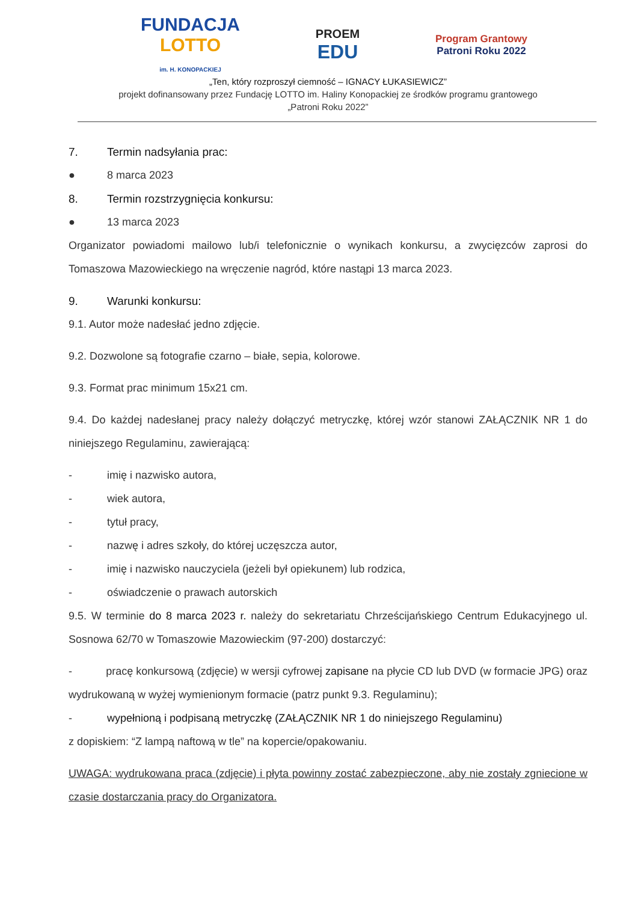FUNDACJA
LOTTO
im. H. KONOPACKIEJ
PROEM
EDU
Program Grantowy
Patroni Roku 2022
„Ten, który rozproszył ciemność – IGNACY ŁUKASIEWICZ”
projekt dofinansowany przez Fundację LOTTO im. Haliny Konopackiej ze środków programu grantowego
„Patroni Roku 2022”
7. Termin nadsyłania prac:
● 8 marca 2023
8. Termin rozstrzygnięcia konkursu:
● 13 marca 2023
Organizator powiadomi mailowo lub/i telefonicznie o wynikach konkursu, a zwycięzców zaprosi do Tomaszowa Mazowieckiego na wręczenie nagród, które nastąpi 13 marca 2023.
9. Warunki konkursu:
9.1. Autor może nadesłać jedno zdjęcie.
9.2. Dozwolone są fotografie czarno – białe, sepia, kolorowe.
9.3. Format prac minimum 15x21 cm.
9.4. Do każdej nadesłanej pracy należy dołączyć metryczkę, której wzór stanowi ZAŁĄCZNIK NR 1 do niniejszego Regulaminu, zawierającą:
- imię i nazwisko autora,
- wiek autora,
- tytuł pracy,
- nazwę i adres szkoły, do której uczęszcza autor,
- imię i nazwisko nauczyciela (jeżeli był opiekunem) lub rodzica,
- oświadczenie o prawach autorskich
9.5. W terminie do 8 marca 2023 r. należy do sekretariatu Chrześcijańskiego Centrum Edukacyjnego ul. Sosnowa 62/70 w Tomaszowie Mazowieckim (97-200) dostarczyć:
- pracę konkursową (zdjęcie) w wersji cyfrowej zapisane na płycie CD lub DVD (w formacie JPG) oraz wydrukowaną w wyżej wymienionym formacie (patrz punkt 9.3. Regulaminu);
- wypełnioną i podpisaną metryczkę (ZAŁĄCZNIK NR 1 do niniejszego Regulaminu)
z dopiskiem: “Z lampą naftową w tle” na kopercie/opakowaniu.
UWAGA: wydrukowana praca (zdjęcie) i płyta powinny zostać zabezpieczone, aby nie zostały zgniecione w czasie dostarczania pracy do Organizatora.